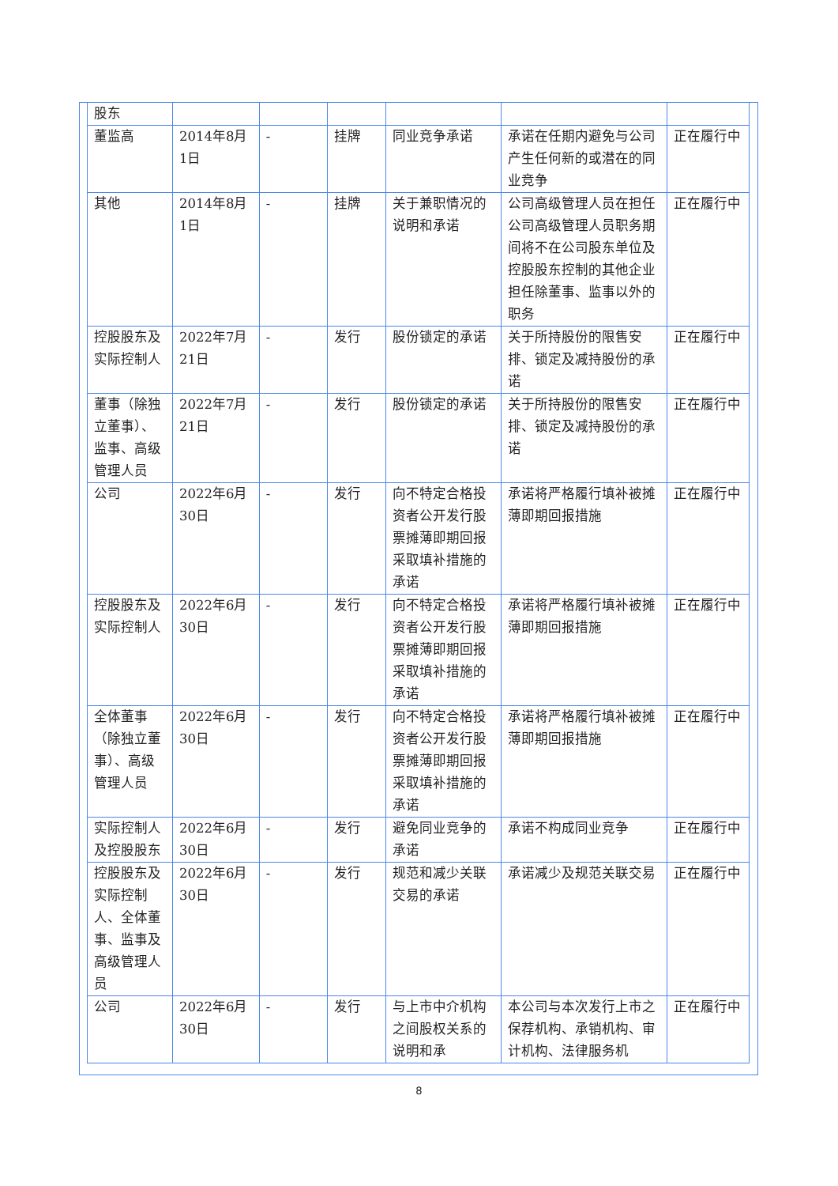| 股东 | | | | | | |
| 董监高 | 2014年8月1日 | - | 挂牌 | 同业竞争承诺 | 承诺在任期内避免与公司产生任何新的或潜在的同业竞争 | 正在履行中 |
| 其他 | 2014年8月1日 | - | 挂牌 | 关于兼职情况的说明和承诺 | 公司高级管理人员在担任公司高级管理人员职务期间将不在公司股东单位及控股股东控制的其他企业担任除董事、监事以外的职务 | 正在履行中 |
| 控股股东及实际控制人 | 2022年7月21日 | - | 发行 | 股份锁定的承诺 | 关于所持股份的限售安排、锁定及减持股份的承诺 | 正在履行中 |
| 董事（除独立董事）、监事、高级管理人员 | 2022年7月21日 | - | 发行 | 股份锁定的承诺 | 关于所持股份的限售安排、锁定及减持股份的承诺 | 正在履行中 |
| 公司 | 2022年6月30日 | - | 发行 | 向不特定合格投资者公开发行股票摊薄即期回报采取填补措施的承诺 | 承诺将严格履行填补被摊薄即期回报措施 | 正在履行中 |
| 控股股东及实际控制人 | 2022年6月30日 | - | 发行 | 向不特定合格投资者公开发行股票摊薄即期回报采取填补措施的承诺 | 承诺将严格履行填补被摊薄即期回报措施 | 正在履行中 |
| 全体董事（除独立董事）、高级管理人员 | 2022年6月30日 | - | 发行 | 向不特定合格投资者公开发行股票摊薄即期回报采取填补措施的承诺 | 承诺将严格履行填补被摊薄即期回报措施 | 正在履行中 |
| 实际控制人及控股股东 | 2022年6月30日 | - | 发行 | 避免同业竞争的承诺 | 承诺不构成同业竞争 | 正在履行中 |
| 控股股东及实际控制人、全体董事、监事及高级管理人员 | 2022年6月30日 | - | 发行 | 规范和减少关联交易的承诺 | 承诺减少及规范关联交易 | 正在履行中 |
| 公司 | 2022年6月30日 | - | 发行 | 与上市中介机构之间股权关系的说明和承 | 本公司与本次发行上市之保荐机构、承销机构、审计机构、法律服务机 | 正在履行中 |
8